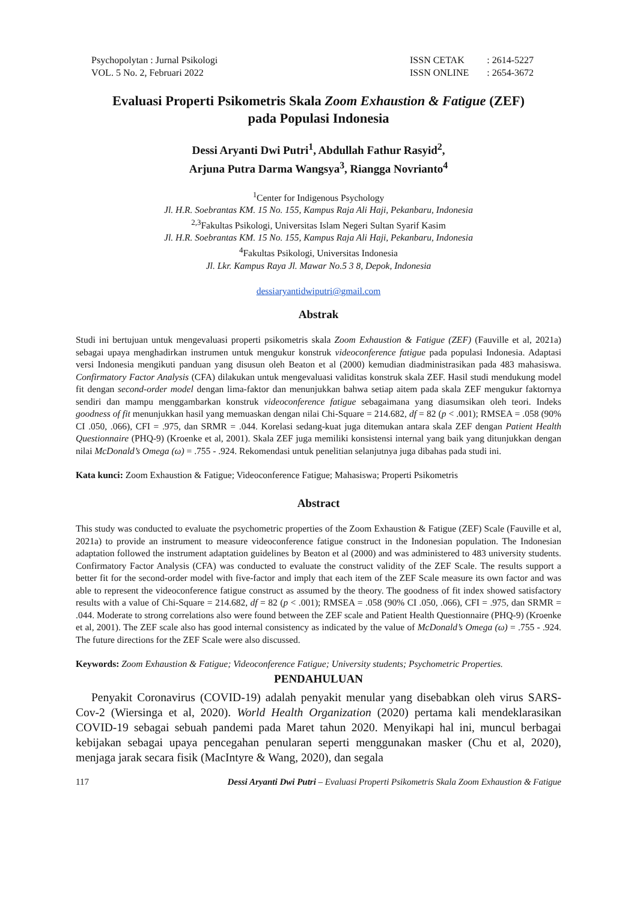Psychopolytan : Jurnal Psikologi
VOL. 5 No. 2, Februari 2022
| ISSN CETAK | : 2614-5227 |
| ISSN ONLINE | : 2654-3672 |
Evaluasi Properti Psikometris Skala Zoom Exhaustion & Fatigue (ZEF)
pada Populasi Indonesia
Dessi Aryanti Dwi Putri<sup>1</sup>, Abdullah Fathur Rasyid<sup>2</sup>,
Arjuna Putra Darma Wangsya<sup>3</sup>, Riangga Novrianto<sup>4</sup>
<sup>1</sup> Center for Indigenous Psychology
Jl. H.R. Soebrantas KM. 15 No. 155, Kampus Raja Ali Haji, Pekanbaru, Indonesia
<sup>2,3</sup>Fakultas Psikologi, Universitas Islam Negeri Sultan Syarif Kasim
Jl. H.R. Soebrantas KM. 15 No. 155, Kampus Raja Ali Haji, Pekanbaru, Indonesia
<sup>4</sup> Fakultas Psikologi, Universitas Indonesia
Jl. Lkr. Kampus Raya Jl. Mawar No.5 3 8, Depok, Indonesia
dessiaryantidwiputri@gmail.com
Abstrak
Studi ini bertujuan untuk mengevaluasi properti psikometris skala Zoom Exhaustion & Fatigue (ZEF) (Fauville et al, 2021a) sebagai upaya menghadirkan instrumen untuk mengukur konstruk videoconference fatigue pada populasi Indonesia. Adaptasi versi Indonesia mengikuti panduan yang disusun oleh Beaton et al (2000) kemudian diadministrasikan pada 483 mahasiswa. Confirmatory Factor Analysis (CFA) dilakukan untuk mengevaluasi validitas konstruk skala ZEF. Hasil studi mendukung model fit dengan second-order model dengan lima-faktor dan menunjukkan bahwa setiap aitem pada skala ZEF mengukur faktornya sendiri dan mampu menggambarkan konstruk videoconference fatigue sebagaimana yang diasumsikan oleh teori. Indeks goodness of fit menunjukkan hasil yang memuaskan dengan nilai Chi-Square = 214.682, df = 82 (p < .001); RMSEA = .058 (90% CI .050, .066), CFI = .975, dan SRMR = .044. Korelasi sedang-kuat juga ditemukan antara skala ZEF dengan Patient Health Questionnaire (PHQ-9) (Kroenke et al, 2001). Skala ZEF juga memiliki konsistensi internal yang baik yang ditunjukkan dengan nilai McDonald’s Omega (ω) = .755 - .924. Rekomendasi untuk penelitian selanjutnya juga dibahas pada studi ini.
Kata kunci: Zoom Exhaustion & Fatigue; Videoconference Fatigue; Mahasiswa; Properti Psikometris
Abstract
This study was conducted to evaluate the psychometric properties of the Zoom Exhaustion & Fatigue (ZEF) Scale (Fauville et al, 2021a) to provide an instrument to measure videoconference fatigue construct in the Indonesian population. The Indonesian adaptation followed the instrument adaptation guidelines by Beaton et al (2000) and was administered to 483 university students. Confirmatory Factor Analysis (CFA) was conducted to evaluate the construct validity of the ZEF Scale. The results support a better fit for the second-order model with five-factor and imply that each item of the ZEF Scale measure its own factor and was able to represent the videoconference fatigue construct as assumed by the theory. The goodness of fit index showed satisfactory results with a value of Chi-Square = 214.682, df = 82 (p < .001); RMSEA = .058 (90% CI .050, .066), CFI = .975, dan SRMR = .044. Moderate to strong correlations also were found between the ZEF scale and Patient Health Questionnaire (PHQ-9) (Kroenke et al, 2001). The ZEF scale also has good internal consistency as indicated by the value of McDonald’s Omega (ω) = .755 - .924. The future directions for the ZEF Scale were also discussed.
Keywords: Zoom Exhaustion & Fatigue; Videoconference Fatigue; University students; Psychometric Properties.
PENDAHULUAN
Penyakit Coronavirus (COVID-19) adalah penyakit menular yang disebabkan oleh virus SARS-Cov-2 (Wiersinga et al, 2020). World Health Organization (2020) pertama kali mendeklarasikan COVID-19 sebagai sebuah pandemi pada Maret tahun 2020. Menyikapi hal ini, muncul berbagai kebijakan sebagai upaya pencegahan penularan seperti menggunakan masker (Chu et al, 2020), menjaga jarak secara fisik (MacIntyre & Wang, 2020), dan segala
117 Dessi Aryanti Dwi Putri – Evaluasi Properti Psikometris Skala Zoom Exhaustion & Fatigue